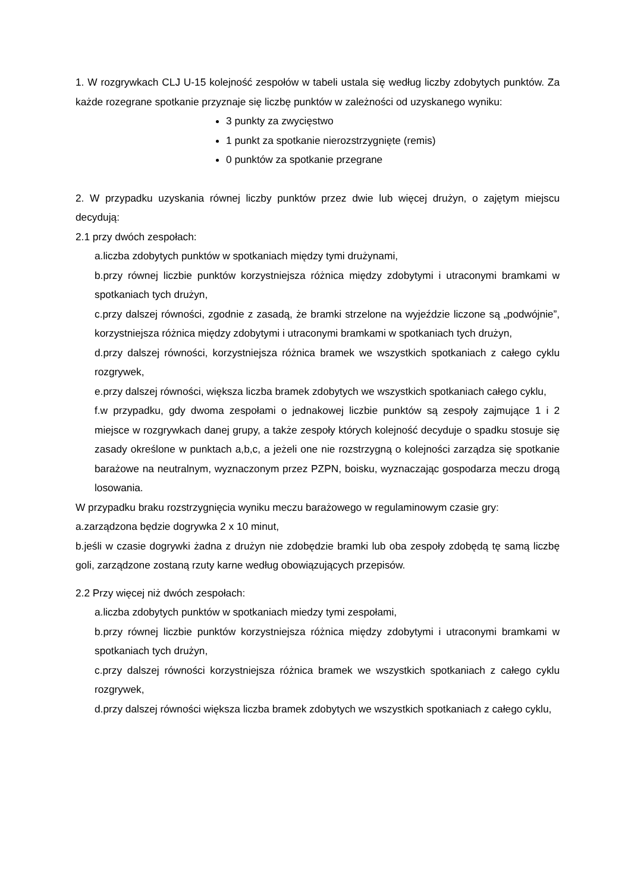1. W rozgrywkach CLJ U-15 kolejność zespołów w tabeli ustala się według liczby zdobytych punktów. Za każde rozegrane spotkanie przyznaje się liczbę punktów w zależności od uzyskanego wyniku:
3 punkty za zwycięstwo
1 punkt za spotkanie nierozstrzygnięte (remis)
0 punktów za spotkanie przegrane
2. W przypadku uzyskania równej liczby punktów przez dwie lub więcej drużyn, o zajętym miejscu decydują:
2.1 przy dwóch zespołach:
a.liczba zdobytych punktów w spotkaniach między tymi drużynami,
b.przy równej liczbie punktów korzystniejsza różnica między zdobytymi i utraconymi bramkami w spotkaniach tych drużyn,
c.przy dalszej równości, zgodnie z zasadą, że bramki strzelone na wyjeździe liczone są „podwójnie”, korzystniejsza różnica między zdobytymi i utraconymi bramkami w spotkaniach tych drużyn,
d.przy dalszej równości, korzystniejsza różnica bramek we wszystkich spotkaniach z całego cyklu rozgrywek,
e.przy dalszej równości, większa liczba bramek zdobytych we wszystkich spotkaniach całego cyklu,
f.w przypadku, gdy dwoma zespołami o jednakowej liczbie punktów są zespoły zajmujące 1 i 2 miejsce w rozgrywkach danej grupy, a także zespoły których kolejność decyduje o spadku stosuje się zasady określone w punktach a,b,c, a jeżeli one nie rozstrzygną o kolejności zarządza się spotkanie barażowe na neutralnym, wyznaczonym przez PZPN, boisku, wyznaczając gospodarza meczu drogą losowania.
W przypadku braku rozstrzygnięcia wyniku meczu barażowego w regulaminowym czasie gry:
a.zarządzona będzie dogrywka 2 x 10 minut,
b.jeśli w czasie dogrywki żadna z drużyn nie zdobędzie bramki lub oba zespoły zdobędą tę samą liczbę goli, zarządzone zostaną rzuty karne według obowiązujących przepisów.
2.2 Przy więcej niż dwóch zespołach:
a.liczba zdobytych punktów w spotkaniach miedzy tymi zespołami,
b.przy równej liczbie punktów korzystniejsza różnica między zdobytymi i utraconymi bramkami w spotkaniach tych drużyn,
c.przy dalszej równości korzystniejsza różnica bramek we wszystkich spotkaniach z całego cyklu rozgrywek,
d.przy dalszej równości większa liczba bramek zdobytych we wszystkich spotkaniach z całego cyklu,